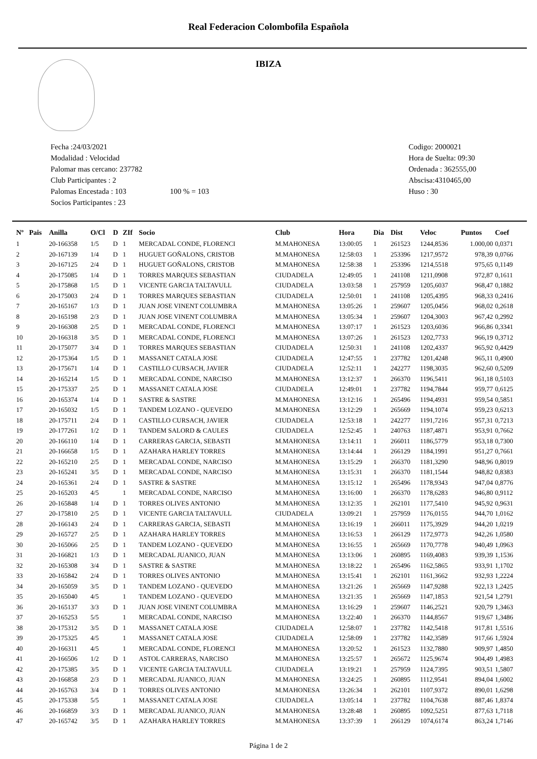Real Federacion Colombofila Española
IBIZA
Fecha :24/03/2021
Modalidad : Velocidad
Palomar mas cercano: 237782
Club Participantes : 2
Palomas Encestada : 103 100 % = 103
Socios Participantes : 23
Codigo: 2000021
Hora de Suelta: 09:30
Ordenada : 362555,00
Abscisa:4310465,00
Huso : 30
| Nº | Pais | Anilla | O/Cl | D | ZIf | Socio | Club | Hora | Dia | Dist | Veloc | Puntos | Coef |
| --- | --- | --- | --- | --- | --- | --- | --- | --- | --- | --- | --- | --- | --- |
| 1 | | 20-166358 | 1/5 | D | 1 | MERCADAL CONDE, FLORENCI | M.MAHONESA | 13:00:05 | 1 | 261523 | 1244,8536 | 1.000,00 | 0,0371 |
| 2 | | 20-167139 | 1/4 | D | 1 | HUGUET GOÑALONS, CRISTOB | M.MAHONESA | 12:58:03 | 1 | 253396 | 1217,9572 | 978,39 | 0,0766 |
| 3 | | 20-167125 | 2/4 | D | 1 | HUGUET GOÑALONS, CRISTOB | M.MAHONESA | 12:58:38 | 1 | 253396 | 1214,5518 | 975,65 | 0,1149 |
| 4 | | 20-175085 | 1/4 | D | 1 | TORRES MARQUES SEBASTIAN | CIUDADELA | 12:49:05 | 1 | 241108 | 1211,0908 | 972,87 | 0,1611 |
| 5 | | 20-175868 | 1/5 | D | 1 | VICENTE GARCIA TALTAVULL | CIUDADELA | 13:03:58 | 1 | 257959 | 1205,6037 | 968,47 | 0,1882 |
| 6 | | 20-175003 | 2/4 | D | 1 | TORRES MARQUES SEBASTIAN | CIUDADELA | 12:50:01 | 1 | 241108 | 1205,4395 | 968,33 | 0,2416 |
| 7 | | 20-165167 | 1/3 | D | 1 | JUAN JOSE VINENT COLUMBRA | M.MAHONESA | 13:05:26 | 1 | 259607 | 1205,0456 | 968,02 | 0,2618 |
| 8 | | 20-165198 | 2/3 | D | 1 | JUAN JOSE VINENT COLUMBRA | M.MAHONESA | 13:05:34 | 1 | 259607 | 1204,3003 | 967,42 | 0,2992 |
| 9 | | 20-166308 | 2/5 | D | 1 | MERCADAL CONDE, FLORENCI | M.MAHONESA | 13:07:17 | 1 | 261523 | 1203,6036 | 966,86 | 0,3341 |
| 10 | | 20-166318 | 3/5 | D | 1 | MERCADAL CONDE, FLORENCI | M.MAHONESA | 13:07:26 | 1 | 261523 | 1202,7733 | 966,19 | 0,3712 |
| 11 | | 20-175077 | 3/4 | D | 1 | TORRES MARQUES SEBASTIAN | CIUDADELA | 12:50:31 | 1 | 241108 | 1202,4337 | 965,92 | 0,4429 |
| 12 | | 20-175364 | 1/5 | D | 1 | MASSANET CATALA JOSE | CIUDADELA | 12:47:55 | 1 | 237782 | 1201,4248 | 965,11 | 0,4900 |
| 13 | | 20-175671 | 1/4 | D | 1 | CASTILLO CURSACH, JAVIER | CIUDADELA | 12:52:11 | 1 | 242277 | 1198,3035 | 962,60 | 0,5209 |
| 14 | | 20-165214 | 1/5 | D | 1 | MERCADAL CONDE, NARCISO | M.MAHONESA | 13:12:37 | 1 | 266370 | 1196,5411 | 961,18 | 0,5103 |
| 15 | | 20-175337 | 2/5 | D | 1 | MASSANET CATALA JOSE | CIUDADELA | 12:49:01 | 1 | 237782 | 1194,7844 | 959,77 | 0,6125 |
| 16 | | 20-165374 | 1/4 | D | 1 | SASTRE & SASTRE | M.MAHONESA | 13:12:16 | 1 | 265496 | 1194,4931 | 959,54 | 0,5851 |
| 17 | | 20-165032 | 1/5 | D | 1 | TANDEM LOZANO - QUEVEDO | M.MAHONESA | 13:12:29 | 1 | 265669 | 1194,1074 | 959,23 | 0,6213 |
| 18 | | 20-175711 | 2/4 | D | 1 | CASTILLO CURSACH, JAVIER | CIUDADELA | 12:53:18 | 1 | 242277 | 1191,7216 | 957,31 | 0,7213 |
| 19 | | 20-177261 | 1/2 | D | 1 | TANDEM SALORD & CAULES | CIUDADELA | 12:52:45 | 1 | 240763 | 1187,4871 | 953,91 | 0,7662 |
| 20 | | 20-166110 | 1/4 | D | 1 | CARRERAS GARCIA, SEBASTI | M.MAHONESA | 13:14:11 | 1 | 266011 | 1186,5779 | 953,18 | 0,7300 |
| 21 | | 20-166658 | 1/5 | D | 1 | AZAHARA HARLEY TORRES | M.MAHONESA | 13:14:44 | 1 | 266129 | 1184,1991 | 951,27 | 0,7661 |
| 22 | | 20-165210 | 2/5 | D | 1 | MERCADAL CONDE, NARCISO | M.MAHONESA | 13:15:29 | 1 | 266370 | 1181,3290 | 948,96 | 0,8019 |
| 23 | | 20-165241 | 3/5 | D | 1 | MERCADAL CONDE, NARCISO | M.MAHONESA | 13:15:31 | 1 | 266370 | 1181,1544 | 948,82 | 0,8383 |
| 24 | | 20-165361 | 2/4 | D | 1 | SASTRE & SASTRE | M.MAHONESA | 13:15:12 | 1 | 265496 | 1178,9343 | 947,04 | 0,8776 |
| 25 | | 20-165203 | 4/5 | | 1 | MERCADAL CONDE, NARCISO | M.MAHONESA | 13:16:00 | 1 | 266370 | 1178,6283 | 946,80 | 0,9112 |
| 26 | | 20-165848 | 1/4 | D | 1 | TORRES OLIVES ANTONIO | M.MAHONESA | 13:12:35 | 1 | 262101 | 1177,5410 | 945,92 | 0,9631 |
| 27 | | 20-175810 | 2/5 | D | 1 | VICENTE GARCIA TALTAVULL | CIUDADELA | 13:09:21 | 1 | 257959 | 1176,0155 | 944,70 | 1,0162 |
| 28 | | 20-166143 | 2/4 | D | 1 | CARRERAS GARCIA, SEBASTI | M.MAHONESA | 13:16:19 | 1 | 266011 | 1175,3929 | 944,20 | 1,0219 |
| 29 | | 20-165727 | 2/5 | D | 1 | AZAHARA HARLEY TORRES | M.MAHONESA | 13:16:53 | 1 | 266129 | 1172,9773 | 942,26 | 1,0580 |
| 30 | | 20-165066 | 2/5 | D | 1 | TANDEM LOZANO - QUEVEDO | M.MAHONESA | 13:16:55 | 1 | 265669 | 1170,7778 | 940,49 | 1,0963 |
| 31 | | 20-166821 | 1/3 | D | 1 | MERCADAL JUANICO, JUAN | M.MAHONESA | 13:13:06 | 1 | 260895 | 1169,4083 | 939,39 | 1,1536 |
| 32 | | 20-165308 | 3/4 | D | 1 | SASTRE & SASTRE | M.MAHONESA | 13:18:22 | 1 | 265496 | 1162,5865 | 933,91 | 1,1702 |
| 33 | | 20-165842 | 2/4 | D | 1 | TORRES OLIVES ANTONIO | M.MAHONESA | 13:15:41 | 1 | 262101 | 1161,3662 | 932,93 | 1,2224 |
| 34 | | 20-165059 | 3/5 | D | 1 | TANDEM LOZANO - QUEVEDO | M.MAHONESA | 13:21:26 | 1 | 265669 | 1147,9288 | 922,13 | 1,2425 |
| 35 | | 20-165040 | 4/5 | | 1 | TANDEM LOZANO - QUEVEDO | M.MAHONESA | 13:21:35 | 1 | 265669 | 1147,1853 | 921,54 | 1,2791 |
| 36 | | 20-165137 | 3/3 | D | 1 | JUAN JOSE VINENT COLUMBRA | M.MAHONESA | 13:16:29 | 1 | 259607 | 1146,2521 | 920,79 | 1,3463 |
| 37 | | 20-165253 | 5/5 | | 1 | MERCADAL CONDE, NARCISO | M.MAHONESA | 13:22:40 | 1 | 266370 | 1144,8567 | 919,67 | 1,3486 |
| 38 | | 20-175312 | 3/5 | D | 1 | MASSANET CATALA JOSE | CIUDADELA | 12:58:07 | 1 | 237782 | 1142,5418 | 917,81 | 1,5516 |
| 39 | | 20-175325 | 4/5 | | 1 | MASSANET CATALA JOSE | CIUDADELA | 12:58:09 | 1 | 237782 | 1142,3589 | 917,66 | 1,5924 |
| 40 | | 20-166311 | 4/5 | | 1 | MERCADAL CONDE, FLORENCI | M.MAHONESA | 13:20:52 | 1 | 261523 | 1132,7880 | 909,97 | 1,4850 |
| 41 | | 20-166506 | 1/2 | D | 1 | ASTOL CARRERAS, NARCISO | M.MAHONESA | 13:25:57 | 1 | 265672 | 1125,9674 | 904,49 | 1,4983 |
| 42 | | 20-175385 | 3/5 | D | 1 | VICENTE GARCIA TALTAVULL | CIUDADELA | 13:19:21 | 1 | 257959 | 1124,7395 | 903,51 | 1,5807 |
| 43 | | 20-166858 | 2/3 | D | 1 | MERCADAL JUANICO, JUAN | M.MAHONESA | 13:24:25 | 1 | 260895 | 1112,9541 | 894,04 | 1,6002 |
| 44 | | 20-165763 | 3/4 | D | 1 | TORRES OLIVES ANTONIO | M.MAHONESA | 13:26:34 | 1 | 262101 | 1107,9372 | 890,01 | 1,6298 |
| 45 | | 20-175338 | 5/5 | | 1 | MASSANET CATALA JOSE | CIUDADELA | 13:05:14 | 1 | 237782 | 1104,7638 | 887,46 | 1,8374 |
| 46 | | 20-166859 | 3/3 | D | 1 | MERCADAL JUANICO, JUAN | M.MAHONESA | 13:28:48 | 1 | 260895 | 1092,5251 | 877,63 | 1,7118 |
| 47 | | 20-165742 | 3/5 | D | 1 | AZAHARA HARLEY TORRES | M.MAHONESA | 13:37:39 | 1 | 266129 | 1074,6174 | 863,24 | 1,7146 |
Página 1 de 2